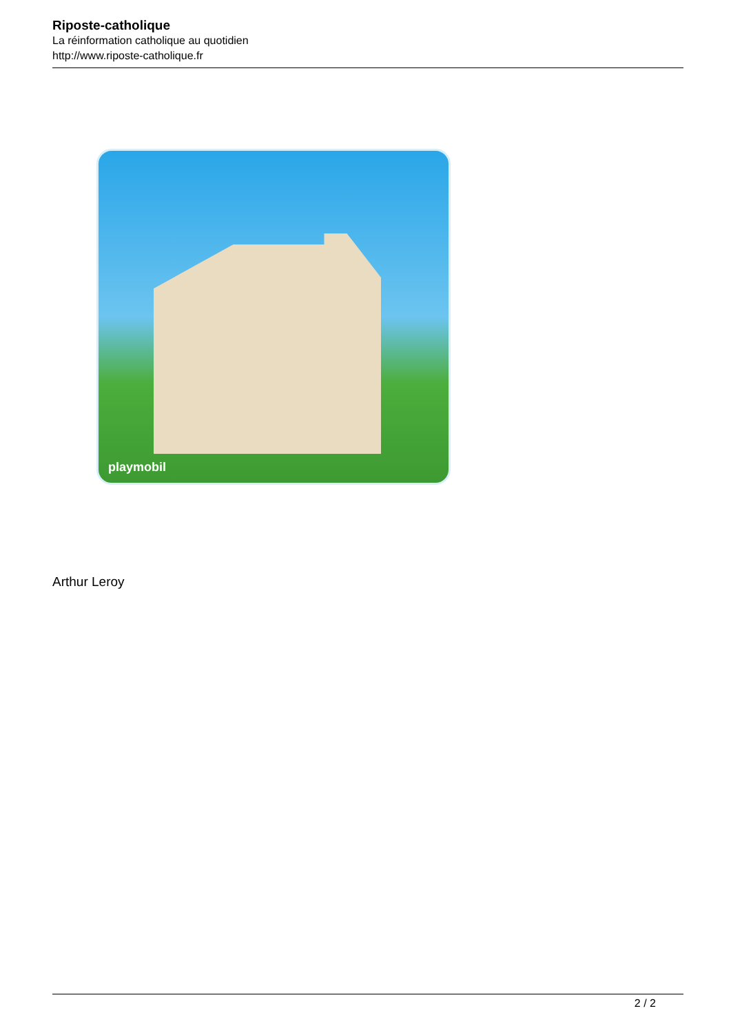Riposte-catholique
La réinformation catholique au quotidien
http://www.riposte-catholique.fr
playmobil
Arthur Leroy
2 / 2